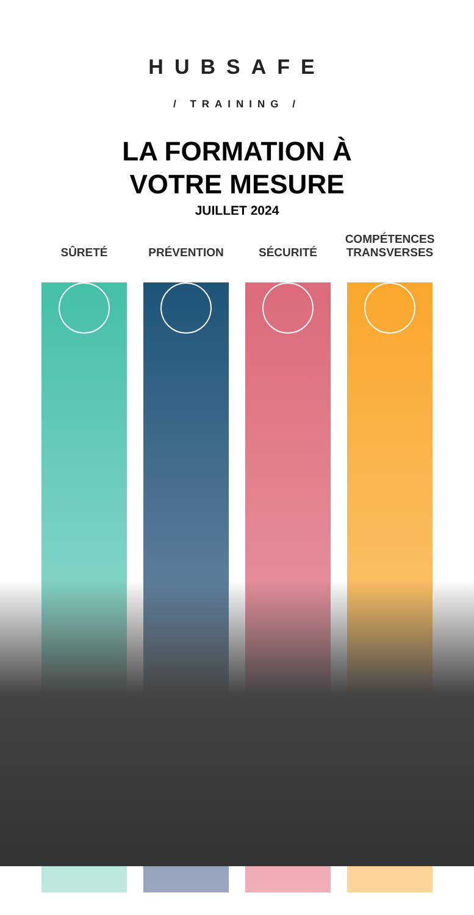HUBSAFE
/ TRAINING /
LA FORMATION À
VOTRE MESURE
JUILLET 2024
SÛRETÉ PRÉVENTION SÉCURITÉ COMPÉTENCES TRANSVERSES